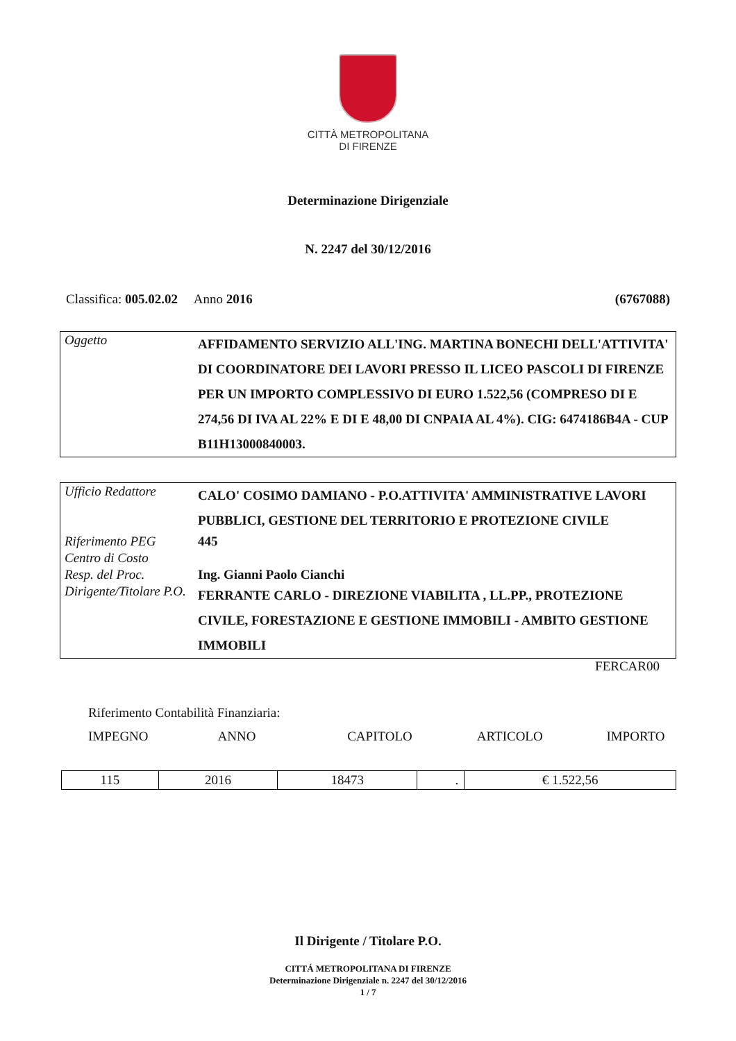CITTÀ METROPOLITANA
DI FIRENZE
Determinazione Dirigenziale
N. 2247 del 30/12/2016
Classifica: 005.02.02 Anno 2016 (6767088)
| Oggetto | AFFIDAMENTO SERVIZIO ALL'ING. MARTINA BONECHI DELL'ATTIVITA' DI COORDINATORE DEI LAVORI PRESSO IL LICEO PASCOLI DI FIRENZE PER UN IMPORTO COMPLESSIVO DI EURO 1.522,56 (COMPRESO DI E 274,56 DI IVA AL 22% E DI E 48,00 DI CNPAIA AL 4%). CIG: 6474186B4A - CUP B11H13000840003. |
| Ufficio Redattore | CALO' COSIMO DAMIANO - P.O.ATTIVITA' AMMINISTRATIVE LAVORI PUBBLICI, GESTIONE DEL TERRITORIO E PROTEZIONE CIVILE |
| Riferimento PEG | 445 |
| Centro di Costo | |
| Resp. del Proc. | Ing. Gianni Paolo Cianchi |
| Dirigente/Titolare P.O. | FERRANTE CARLO - DIREZIONE VIABILITA , LL.PP., PROTEZIONE CIVILE, FORESTAZIONE E GESTIONE IMMOBILI - AMBITO GESTIONE IMMOBILI |
FERCAR00
Riferimento Contabilità Finanziaria:
IMPEGNO ANNO CAPITOLO ARTICOLO IMPORTO
| 115 | 2016 | 18473 | . | € 1.522,56 |
Il Dirigente / Titolare P.O.
CITTÁ METROPOLITANA DI FIRENZE
Determinazione Dirigenziale n. 2247 del 30/12/2016
1 / 7